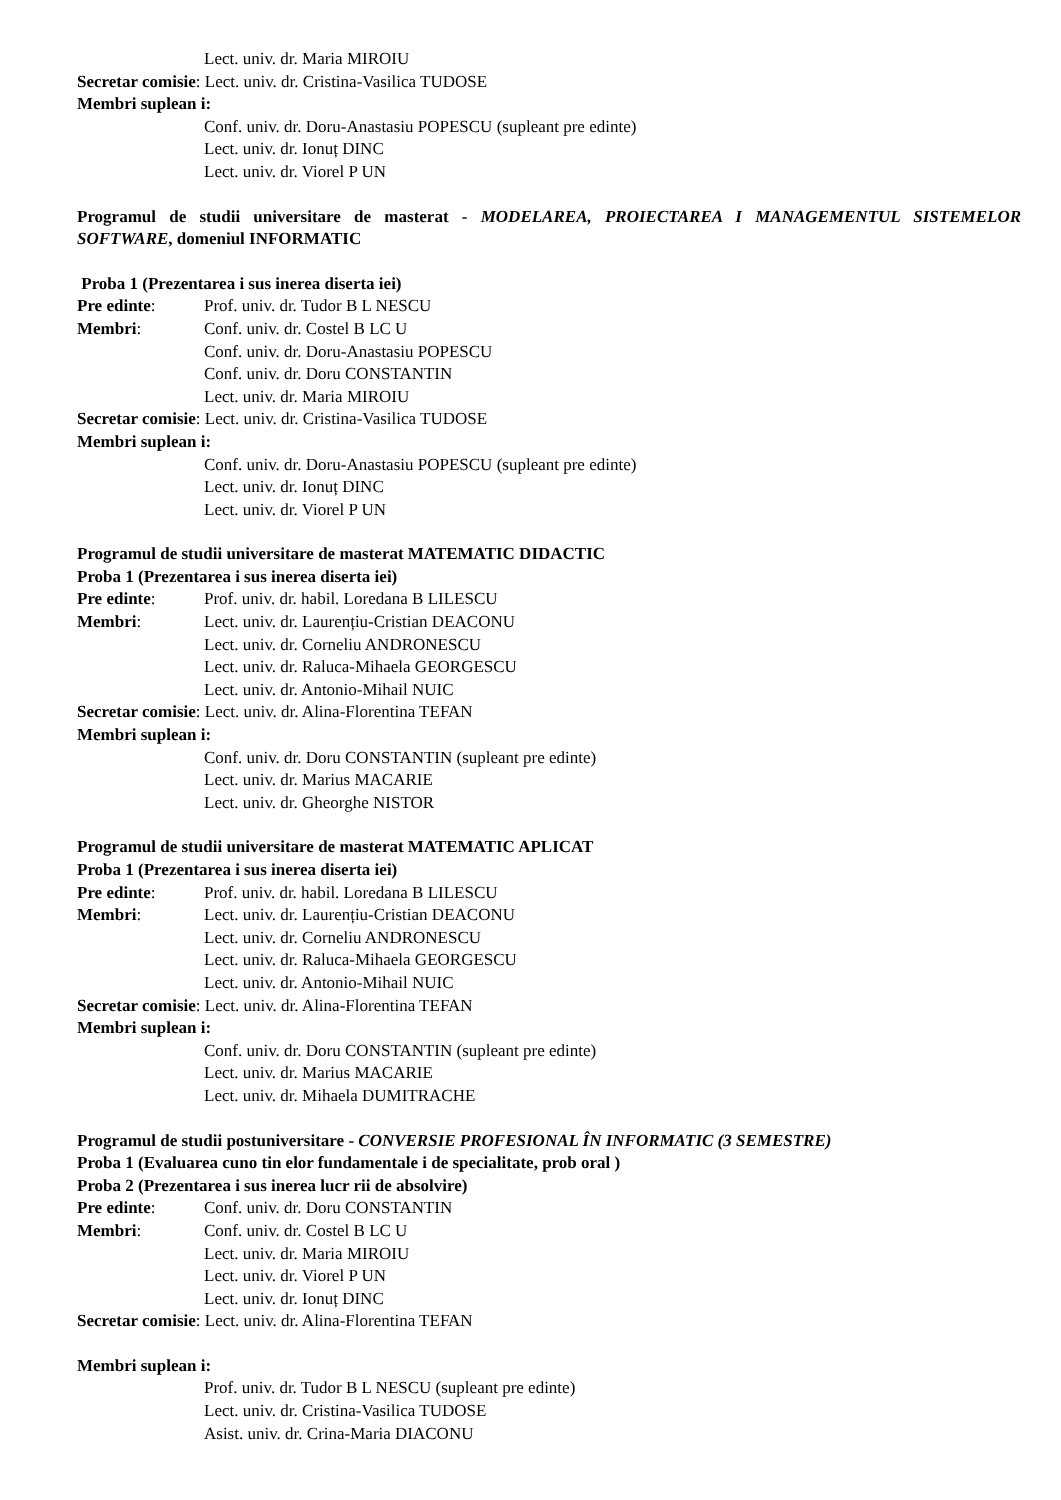Lect. univ. dr. Maria MIROIU
Secretar comisie: Lect. univ. dr. Cristina-Vasilica TUDOSE
Membri suplean i:
Conf. univ. dr. Doru-Anastasiu POPESCU (supleant pre edinte)
Lect. univ. dr. Ionuț DINC
Lect. univ. dr. Viorel P UN
Programul de studii universitare de masterat - MODELAREA, PROIECTAREA I MANAGEMENTUL SISTEMELOR SOFTWARE, domeniul INFORMATIC
Proba 1 (Prezentarea i sus inerea diserta iei)
Pre edinte: Prof. univ. dr. Tudor B L NESCU
Membri: Conf. univ. dr. Costel B LC U
Conf. univ. dr. Doru-Anastasiu POPESCU
Conf. univ. dr. Doru CONSTANTIN
Lect. univ. dr. Maria MIROIU
Secretar comisie: Lect. univ. dr. Cristina-Vasilica TUDOSE
Membri suplean i:
Conf. univ. dr. Doru-Anastasiu POPESCU (supleant pre edinte)
Lect. univ. dr. Ionuț DINC
Lect. univ. dr. Viorel P UN
Programul de studii universitare de masterat MATEMATIC DIDACTIC
Proba 1 (Prezentarea i sus inerea diserta iei)
Pre edinte: Prof. univ. dr. habil. Loredana B LILESCU
Membri: Lect. univ. dr. Laurențiu-Cristian DEACONU
Lect. univ. dr. Corneliu ANDRONESCU
Lect. univ. dr. Raluca-Mihaela GEORGESCU
Lect. univ. dr. Antonio-Mihail NUIC
Secretar comisie: Lect. univ. dr. Alina-Florentina TEFAN
Membri suplean i:
Conf. univ. dr. Doru CONSTANTIN (supleant pre edinte)
Lect. univ. dr. Marius MACARIE
Lect. univ. dr. Gheorghe NISTOR
Programul de studii universitare de masterat MATEMATIC APLICAT
Proba 1 (Prezentarea i sus inerea diserta iei)
Pre edinte: Prof. univ. dr. habil. Loredana B LILESCU
Membri: Lect. univ. dr. Laurențiu-Cristian DEACONU
Lect. univ. dr. Corneliu ANDRONESCU
Lect. univ. dr. Raluca-Mihaela GEORGESCU
Lect. univ. dr. Antonio-Mihail NUIC
Secretar comisie: Lect. univ. dr. Alina-Florentina TEFAN
Membri suplean i:
Conf. univ. dr. Doru CONSTANTIN (supleant pre edinte)
Lect. univ. dr. Marius MACARIE
Lect. univ. dr. Mihaela DUMITRACHE
Programul de studii postuniversitare - CONVERSIE PROFESIONAL ÎN INFORMATIC (3 SEMESTRE)
Proba 1 (Evaluarea cuno tin elor fundamentale i de specialitate, prob oral )
Proba 2 (Prezentarea i sus inerea lucr rii de absolvire)
Pre edinte: Conf. univ. dr. Doru CONSTANTIN
Membri: Conf. univ. dr. Costel B LC U
Lect. univ. dr. Maria MIROIU
Lect. univ. dr. Viorel P UN
Lect. univ. dr. Ionuț DINC
Secretar comisie: Lect. univ. dr. Alina-Florentina TEFAN
Membri suplean i:
Prof. univ. dr. Tudor B L NESCU (supleant pre edinte)
Lect. univ. dr. Cristina-Vasilica TUDOSE
Asist. univ. dr. Crina-Maria DIACONU